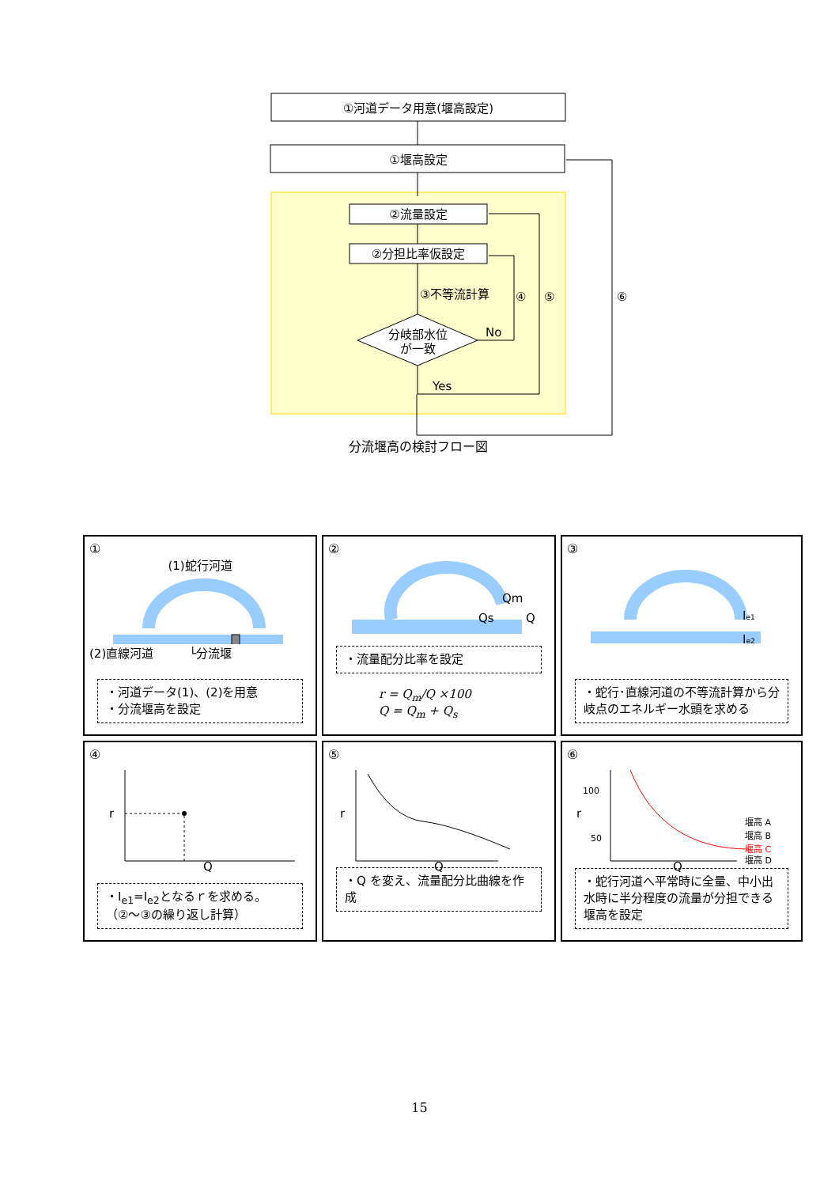①河道データ用意(堰高設定)
①堰高設定
②流量設定
②分担比率仮設定
分岐部水位
が一致
③不等流計算
④
⑤
⑥
No
Yes
分流堰高の検討フロー図
①
(1)蛇行河道
(2)直線河道　　　└分流堰
・河道データ(1)、(2)を用意
・分流堰高を設定
②
Qm
Qs
Q
・流量配分比率を設定
r = Q<sub>m</sub>/Q ×100
Q = Q<sub>m</sub> + Q<sub>s</sub>
③
Ie1
Ie2
・蛇行･直線河道の不等流計算から分岐点のエネルギー水頭を求める
④
r
Q
・I<sub>e1</sub>=I<sub>e2</sub>となるｒを求める。
（②～③の繰り返し計算）
⑤
r
Q
・Q を変え、流量配分比曲線を作成
⑥
100
50
r
堰高 A
堰高 B
堰高 C
堰高 D
Q
・蛇行河道へ平常時に全量、中小出水時に半分程度の流量が分担できる堰高を設定
15